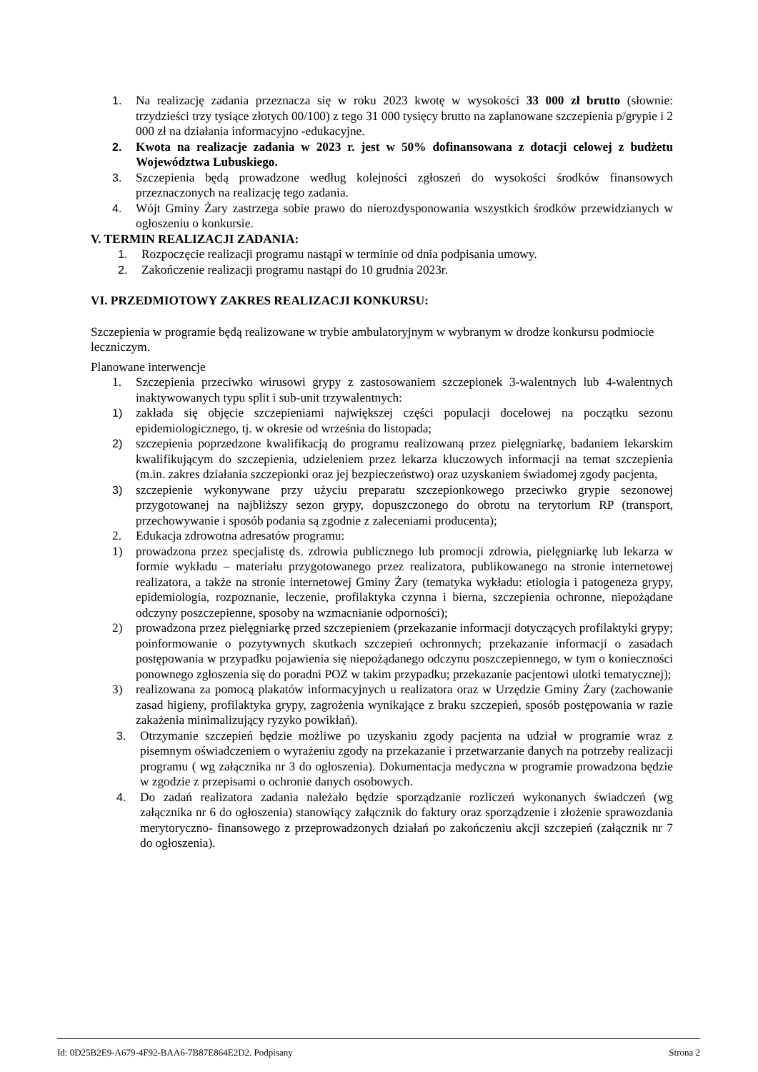1. Na realizację zadania przeznacza się w roku 2023 kwotę w wysokości 33 000 zł brutto (słownie: trzydzieści trzy tysiące złotych 00/100) z tego 31 000 tysięcy brutto na zaplanowane szczepienia p/grypie i 2 000 zł na działania informacyjno -edukacyjne.
2. Kwota na realizacje zadania w 2023 r. jest w 50% dofinansowana z dotacji celowej z budżetu Województwa Lubuskiego.
3. Szczepienia będą prowadzone według kolejności zgłoszeń do wysokości środków finansowych przeznaczonych na realizację tego zadania.
4. Wójt Gminy Żary zastrzega sobie prawo do nierozdysponowania wszystkich środków przewidzianych w ogłoszeniu o konkursie.
V. TERMIN REALIZACJI ZADANIA:
1. Rozpoczęcie realizacji programu nastąpi w terminie od dnia podpisania umowy.
2. Zakończenie realizacji programu nastąpi do 10 grudnia 2023r.
VI. PRZEDMIOTOWY ZAKRES REALIZACJI KONKURSU:
Szczepienia w programie będą realizowane w trybie ambulatoryjnym w wybranym w drodze konkursu podmiocie leczniczym.
Planowane interwencje
1. Szczepienia przeciwko wirusowi grypy z zastosowaniem szczepionek 3-walentnych lub 4-walentnych inaktywowanych typu split i sub-unit trzywalentnych:
1) zakłada się objęcie szczepieniami największej części populacji docelowej na początku sezonu epidemiologicznego, tj. w okresie od września do listopada;
2) szczepienia poprzedzone kwalifikacją do programu realizowaną przez pielęgniarkę, badaniem lekarskim kwalifikującym do szczepienia, udzieleniem przez lekarza kluczowych informacji na temat szczepienia (m.in. zakres działania szczepionki oraz jej bezpieczeństwo) oraz uzyskaniem świadomej zgody pacjenta,
3) szczepienie wykonywane przy użyciu preparatu szczepionkowego przeciwko grypie sezonowej przygotowanej na najbliższy sezon grypy, dopuszczonego do obrotu na terytorium RP (transport, przechowywanie i sposób podania są zgodnie z zaleceniami producenta);
2. Edukacja zdrowotna adresatów programu:
1) prowadzona przez specjalistę ds. zdrowia publicznego lub promocji zdrowia, pielęgniarkę lub lekarza w formie wykładu – materiału przygotowanego przez realizatora, publikowanego na stronie internetowej realizatora, a także na stronie internetowej Gminy Żary (tematyka wykładu: etiologia i patogeneza grypy, epidemiologia, rozpoznanie, leczenie, profilaktyka czynna i bierna, szczepienia ochronne, niepożądane odczyny poszczepienne, sposoby na wzmacnianie odporności);
2) prowadzona przez pielęgniarkę przed szczepieniem (przekazanie informacji dotyczących profilaktyki grypy; poinformowanie o pozytywnych skutkach szczepień ochronnych; przekazanie informacji o zasadach postępowania w przypadku pojawienia się niepożądanego odczynu poszczepiennego, w tym o konieczności ponownego zgłoszenia się do poradni POZ w takim przypadku; przekazanie pacjentowi ulotki tematycznej);
3) realizowana za pomocą plakatów informacyjnych u realizatora oraz w Urzędzie Gminy Żary (zachowanie zasad higieny, profilaktyka grypy, zagrożenia wynikające z braku szczepień, sposób postępowania w razie zakażenia minimalizujący ryzyko powikłań).
3. Otrzymanie szczepień będzie możliwe po uzyskaniu zgody pacjenta na udział w programie wraz z pisemnym oświadczeniem o wyrażeniu zgody na przekazanie i przetwarzanie danych na potrzeby realizacji programu ( wg załącznika nr 3 do ogłoszenia). Dokumentacja medyczna w programie prowadzona będzie w zgodzie z przepisami o ochronie danych osobowych.
4. Do zadań realizatora zadania należało będzie sporządzanie rozliczeń wykonanych świadczeń (wg załącznika nr 6 do ogłoszenia) stanowiący załącznik do faktury oraz sporządzenie i złożenie sprawozdania merytoryczno- finansowego z przeprowadzonych działań po zakończeniu akcji szczepień (załącznik nr 7 do ogłoszenia).
Id: 0D25B2E9-A679-4F92-BAA6-7B87E864E2D2. Podpisany Strona 2